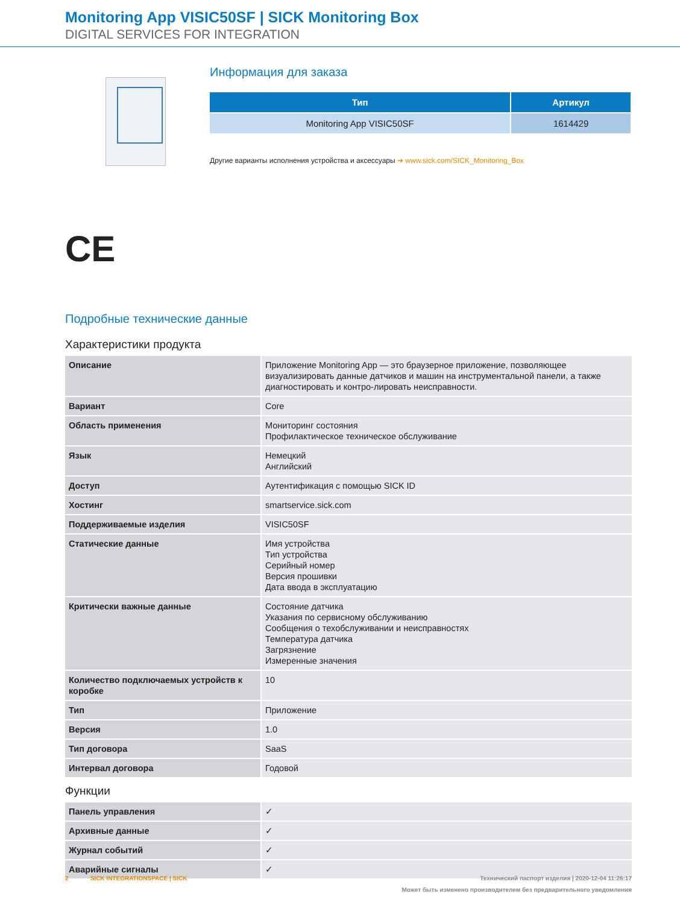Monitoring App VISIC50SF | SICK Monitoring Box
DIGITAL SERVICES FOR INTEGRATION
Информация для заказа
| Тип | Артикул |
| --- | --- |
| Monitoring App VISIC50SF | 1614429 |
Другие варианты исполнения устройства и аксессуары ➔ www.sick.com/SICK_Monitoring_Box
CE
Подробные технические данные
Характеристики продукта
| Описание | Приложение Monitoring App — это браузерное приложение, позволяющее визуализировать данные датчиков и машин на инструментальной панели, а также диагностировать и контро-лировать неисправности. |
| Вариант | Core |
| Область применения | Мониторинг состояния Профилактическое техническое обслуживание |
| Язык | Немецкий Английский |
| Доступ | Аутентификация с помощью SICK ID |
| Хостинг | smartservice.sick.com |
| Поддерживаемые изделия | VISIC50SF |
| Статические данные | Имя устройства Тип устройства Серийный номер Версия прошивки Дата ввода в эксплуатацию |
| Критически важные данные | Состояние датчика Указания по сервисному обслуживанию Сообщения о техобслуживании и неисправностях Температура датчика Загрязнение Измеренные значения |
| Количество подключаемых устройств к коробке | 10 |
| Тип | Приложение |
| Версия | 1.0 |
| Тип договора | SaaS |
| Интервал договора | Годовой |
Функции
| Панель управления | ✓ |
| Архивные данные | ✓ |
| Журнал событий | ✓ |
| Аварийные сигналы | ✓ |
2 SICK INTEGRATIONSPACE | SICK Технический паспорт изделия | 2020-12-04 11:26:17
Может быть изменено производителем без предварительного уведомления